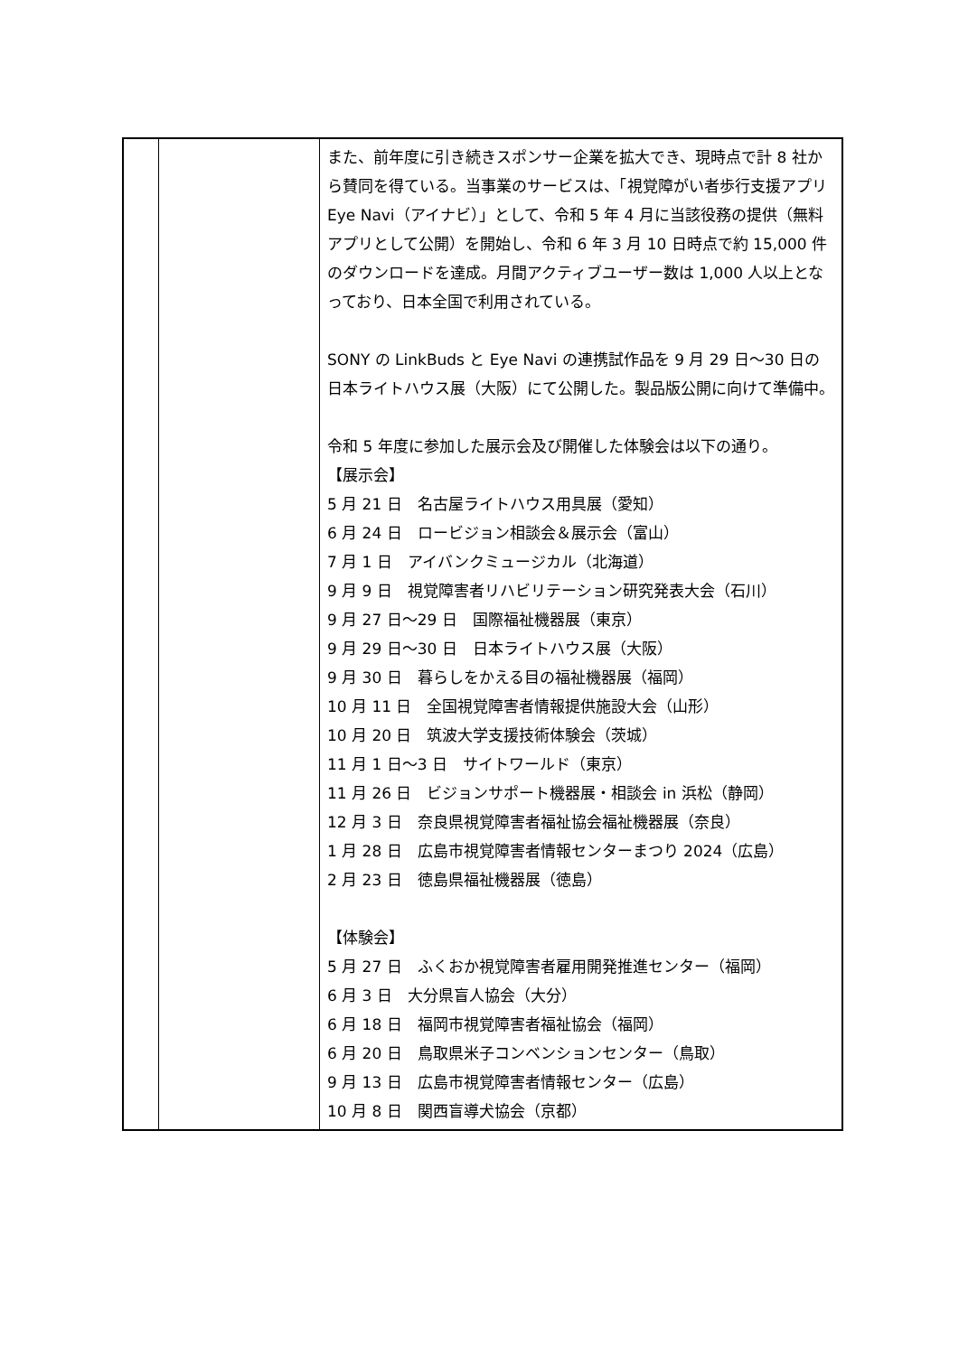| | | また、前年度に引き続きスポンサー企業を拡大でき、現時点で計 8 社から賛同を得ている。当事業のサービスは、「視覚障がい者歩行支援アプリ Eye Navi（アイナビ）」として、令和 5 年 4 月に当該役務の提供（無料アプリとして公開）を開始し、令和 6 年 3 月 10 日時点で約 15,000 件のダウンロードを達成。月間アクティブユーザー数は 1,000 人以上となっており、日本全国で利用されている。 SONY の LinkBuds と Eye Navi の連携試作品を 9 月 29 日～30 日の日本ライトハウス展（大阪）にて公開した。製品版公開に向けて準備中。 令和 5 年度に参加した展示会及び開催した体験会は以下の通り。 【展示会】 5 月 21 日 名古屋ライトハウス用具展（愛知） 6 月 24 日 ロービジョン相談会＆展示会（富山） 7 月 1 日 アイバンクミュージカル（北海道） 9 月 9 日 視覚障害者リハビリテーション研究発表大会（石川） 9 月 27 日～29 日 国際福祉機器展（東京） 9 月 29 日～30 日 日本ライトハウス展（大阪） 9 月 30 日 暮らしをかえる目の福祉機器展（福岡） 10 月 11 日 全国視覚障害者情報提供施設大会（山形） 10 月 20 日 筑波大学支援技術体験会（茨城） 11 月 1 日～3 日 サイトワールド（東京） 11 月 26 日 ビジョンサポート機器展・相談会 in 浜松（静岡） 12 月 3 日 奈良県視覚障害者福祉協会福祉機器展（奈良） 1 月 28 日 広島市視覚障害者情報センターまつり 2024（広島） 2 月 23 日 徳島県福祉機器展（徳島） 【体験会】 5 月 27 日 ふくおか視覚障害者雇用開発推進センター（福岡） 6 月 3 日 大分県盲人協会（大分） 6 月 18 日 福岡市視覚障害者福祉協会（福岡） 6 月 20 日 鳥取県米子コンベンションセンター（鳥取） 9 月 13 日 広島市視覚障害者情報センター（広島） 10 月 8 日 関西盲導犬協会（京都） |